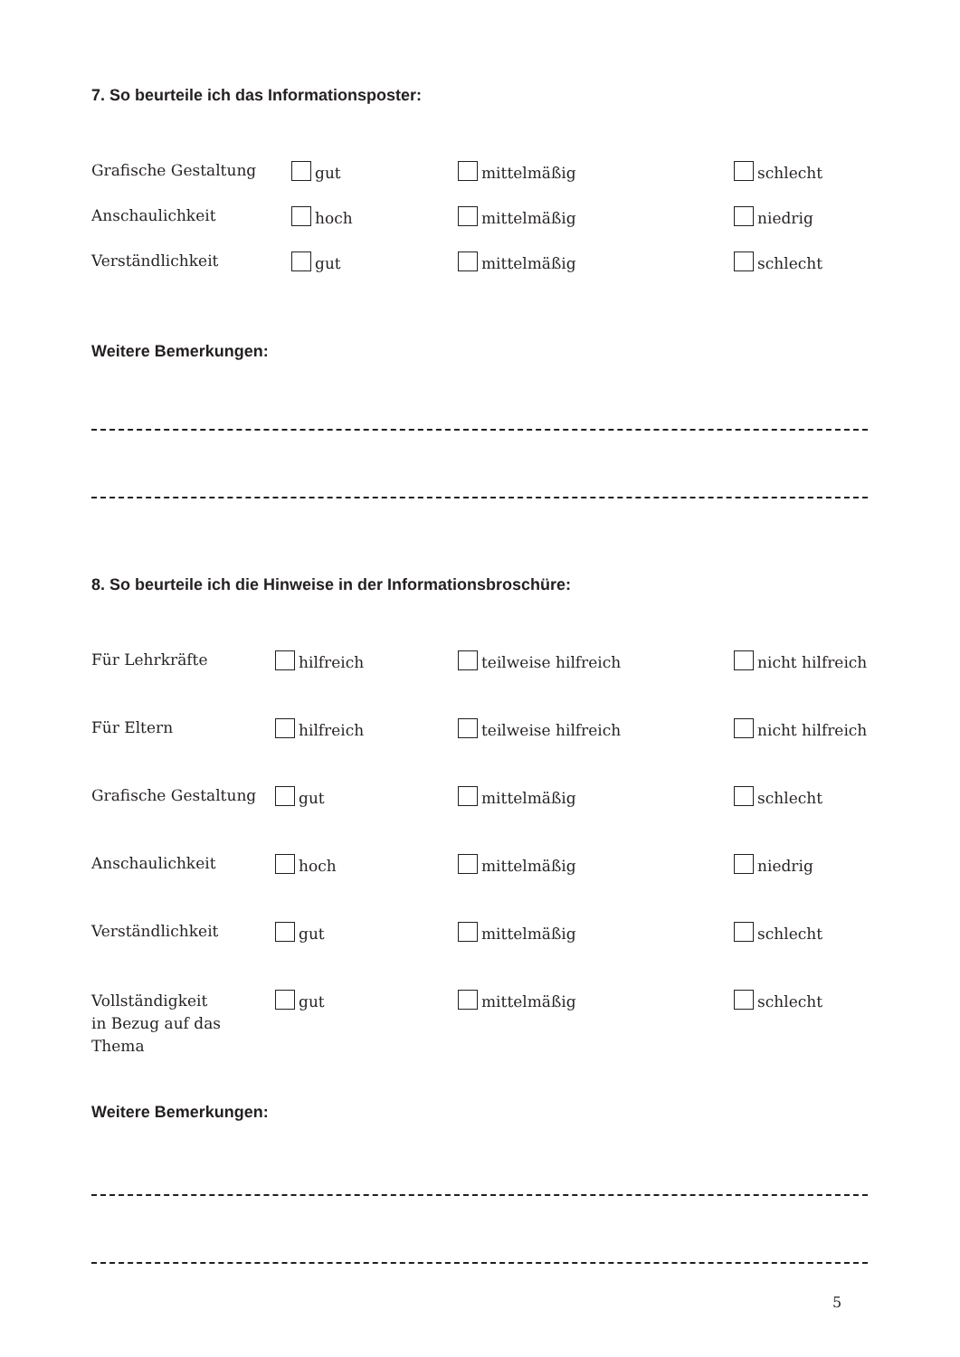7. So beurteile ich das Informationsposter:
| Grafische Gestaltung | gut | mittelmäßig | schlecht |
| Anschaulichkeit | hoch | mittelmäßig | niedrig |
| Verständlichkeit | gut | mittelmäßig | schlecht |
Weitere Bemerkungen:
8. So beurteile ich die Hinweise in der Informationsbroschüre:
| Für Lehrkräfte | hilfreich | teilweise hilfreich | nicht hilfreich |
| Für Eltern | hilfreich | teilweise hilfreich | nicht hilfreich |
| Grafische Gestaltung | gut | mittelmäßig | schlecht |
| Anschaulichkeit | hoch | mittelmäßig | niedrig |
| Verständlichkeit | gut | mittelmäßig | schlecht |
| Vollständigkeit in Bezug auf das Thema | gut | mittelmäßig | schlecht |
Weitere Bemerkungen:
5